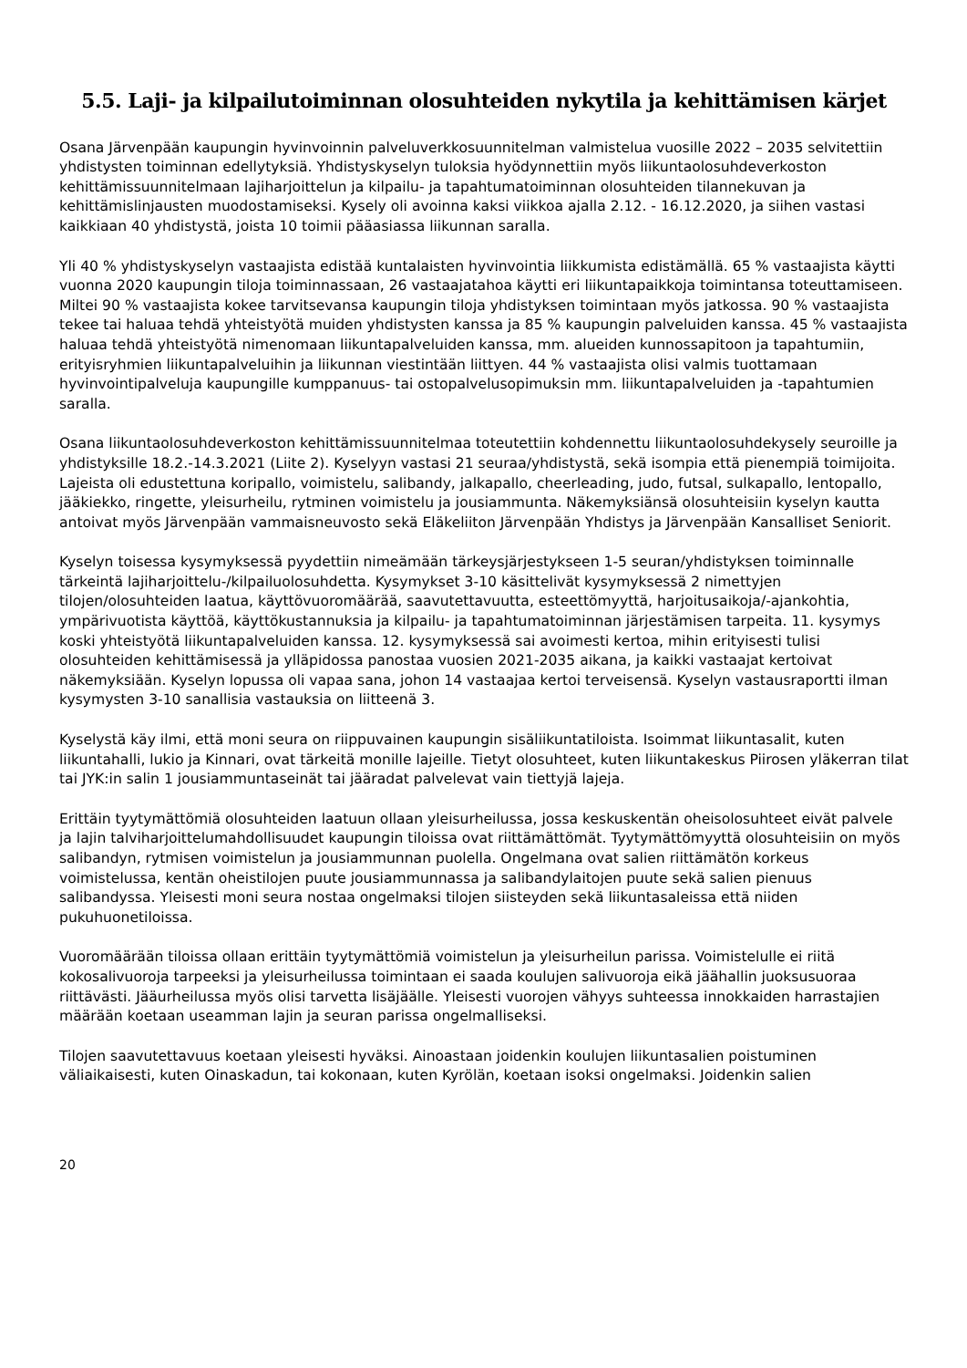5.5. Laji- ja kilpailutoiminnan olosuhteiden nykytila ja kehittämisen kärjet
Osana Järvenpään kaupungin hyvinvoinnin palveluverkkosuunnitelman valmistelua vuosille 2022 – 2035 selvitettiin yhdistysten toiminnan edellytyksiä. Yhdistyskyselyn tuloksia hyödynnettiin myös liikuntaolosuhdeverkoston kehittämissuunnitelmaan lajiharjoittelun ja kilpailu- ja tapahtumatoiminnan olosuhteiden tilannekuvan ja kehittämislinjausten muodostamiseksi. Kysely oli avoinna kaksi viikkoa ajalla 2.12. - 16.12.2020, ja siihen vastasi kaikkiaan 40 yhdistystä, joista 10 toimii pääasiassa liikunnan saralla.
Yli 40 % yhdistyskyselyn vastaajista edistää kuntalaisten hyvinvointia liikkumista edistämällä. 65 % vastaajista käytti vuonna 2020 kaupungin tiloja toiminnassaan, 26 vastaajatahoa käytti eri liikuntapaikkoja toimintansa toteuttamiseen. Miltei 90 % vastaajista kokee tarvitsevansa kaupungin tiloja yhdistyksen toimintaan myös jatkossa. 90 % vastaajista tekee tai haluaa tehdä yhteistyötä muiden yhdistysten kanssa ja 85 % kaupungin palveluiden kanssa. 45 % vastaajista haluaa tehdä yhteistyötä nimenomaan liikuntapalveluiden kanssa, mm. alueiden kunnossapitoon ja tapahtumiin, erityisryhmien liikuntapalveluihin ja liikunnan viestintään liittyen. 44 % vastaajista olisi valmis tuottamaan hyvinvointipalveluja kaupungille kumppanuus- tai ostopalvelusopimuksin mm. liikuntapalveluiden ja -tapahtumien saralla.
Osana liikuntaolosuhdeverkoston kehittämissuunnitelmaa toteutettiin kohdennettu liikuntaolosuhdekysely seuroille ja yhdistyksille 18.2.-14.3.2021 (Liite 2). Kyselyyn vastasi 21 seuraa/yhdistystä, sekä isompia että pienempiä toimijoita. Lajeista oli edustettuna koripallo, voimistelu, salibandy, jalkapallo, cheerleading, judo, futsal, sulkapallo, lentopallo, jääkiekko, ringette, yleisurheilu, rytminen voimistelu ja jousiammunta. Näkemyksiänsä olosuhteisiin kyselyn kautta antoivat myös Järvenpään vammaisneuvosto sekä Eläkeliiton Järvenpään Yhdistys ja Järvenpään Kansalliset Seniorit.
Kyselyn toisessa kysymyksessä pyydettiin nimeämään tärkeysjärjestykseen 1-5 seuran/yhdistyksen toiminnalle tärkeintä lajiharjoittelu-/kilpailuolosuhdetta. Kysymykset 3-10 käsittelivät kysymyksessä 2 nimettyjen tilojen/olosuhteiden laatua, käyttövuoromäärää, saavutettavuutta, esteettömyyttä, harjoitusaikoja/-ajankohtia, ympärivuotista käyttöä, käyttökustannuksia ja kilpailu- ja tapahtumatoiminnan järjestämisen tarpeita. 11. kysymys koski yhteistyötä liikuntapalveluiden kanssa. 12. kysymyksessä sai avoimesti kertoa, mihin erityisesti tulisi olosuhteiden kehittämisessä ja ylläpidossa panostaa vuosien 2021-2035 aikana, ja kaikki vastaajat kertoivat näkemyksiään. Kyselyn lopussa oli vapaa sana, johon 14 vastaajaa kertoi terveisensä. Kyselyn vastausraportti ilman kysymysten 3-10 sanallisia vastauksia on liitteenä 3.
Kyselystä käy ilmi, että moni seura on riippuvainen kaupungin sisäliikuntatiloista. Isoimmat liikuntasalit, kuten liikuntahalli, lukio ja Kinnari, ovat tärkeitä monille lajeille. Tietyt olosuhteet, kuten liikuntakeskus Piirosen yläkerran tilat tai JYK:in salin 1 jousiammuntaseinät tai jääradat palvelevat vain tiettyjä lajeja.
Erittäin tyytymättömiä olosuhteiden laatuun ollaan yleisurheilussa, jossa keskuskentän oheisolosuhteet eivät palvele ja lajin talviharjoittelumahdollisuudet kaupungin tiloissa ovat riittämättömät. Tyytymättömyyttä olosuhteisiin on myös salibandyn, rytmisen voimistelun ja jousiammunnan puolella. Ongelmana ovat salien riittämätön korkeus voimistelussa, kentän oheistilojen puute jousiammunnassa ja salibandylaitojen puute sekä salien pienuus salibandyssa. Yleisesti moni seura nostaa ongelmaksi tilojen siisteyden sekä liikuntasaleissa että niiden pukuhuonetiloissa.
Vuoromäärään tiloissa ollaan erittäin tyytymättömiä voimistelun ja yleisurheilun parissa. Voimistelulle ei riitä kokosalivuoroja tarpeeksi ja yleisurheilussa toimintaan ei saada koulujen salivuoroja eikä jäähallin juoksusuoraa riittävästi. Jääurheilussa myös olisi tarvetta lisäjäälle. Yleisesti vuorojen vähyys suhteessa innokkaiden harrastajien määrään koetaan useamman lajin ja seuran parissa ongelmalliseksi.
Tilojen saavutettavuus koetaan yleisesti hyväksi. Ainoastaan joidenkin koulujen liikuntasalien poistuminen väliaikaisesti, kuten Oinaskadun, tai kokonaan, kuten Kyrölän, koetaan isoksi ongelmaksi. Joidenkin salien
20